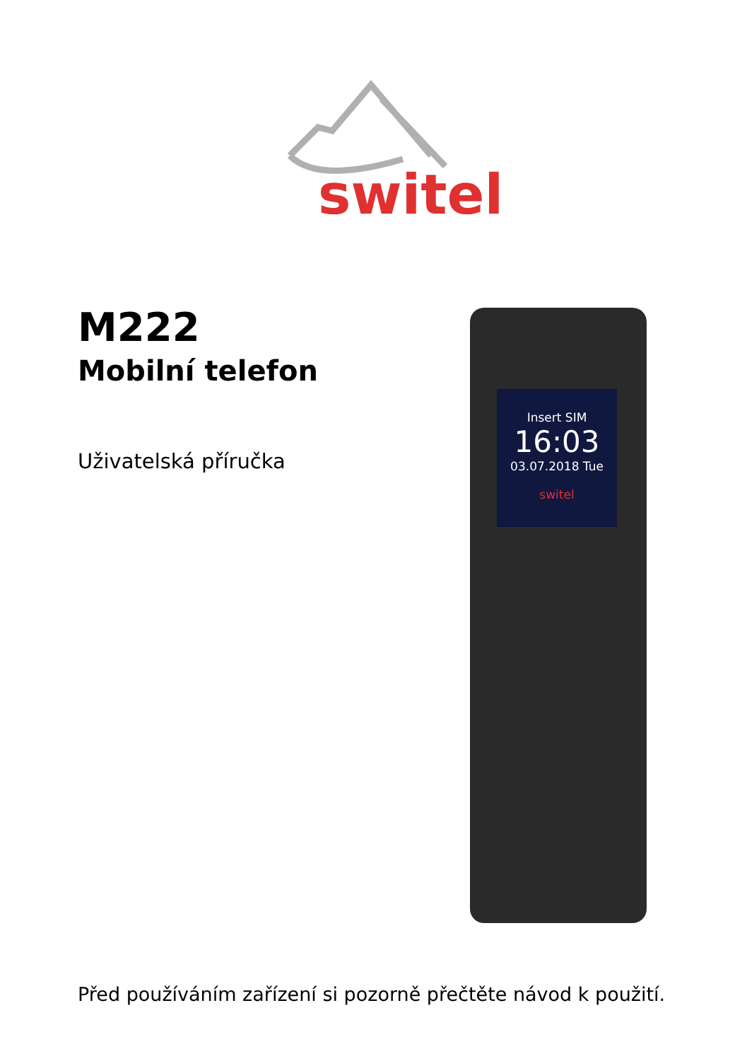switel
M222
Mobilní telefon
Uživatelská příručka
Insert SIM
16:03
03.07.2018 Tue
switel
Před používáním zařízení si pozorně přečtěte návod k použití.